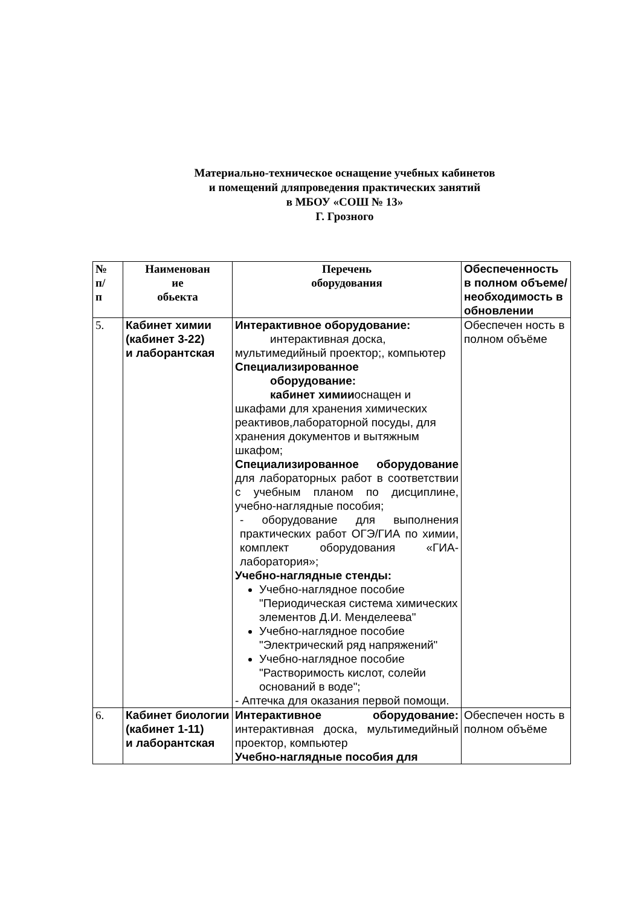Материально-техническое оснащение учебных кабинетов
и помещений дляпроведения практических занятий
в МБОУ «СОШ № 13»
Г. Грозного
| № п/ п | Наименован ие обьекта | Перечень оборудования | Обеспеченность в полном объеме/ необходимость в обновлении |
| --- | --- | --- | --- |
| 5. | Кабинет химии (кабинет 3-22) и лаборантская | Интерактивное оборудование: интерактивная доска, мультимедийный проектор;, компьютер Специализированное оборудование: кабинет химии оснащен и шкафами для хранения химических реактивов,лабораторной посуды, для хранения документов и вытяжным шкафом; Специализированное оборудование для лабораторных работ в соответствии с учебным планом по дисциплине, учебно-наглядные пособия; - оборудование для выполнения практических работ ОГЭ/ГИА по химии, комплект оборудования «ГИА- лаборатория»; Учебно-наглядные стенды: Учебно-наглядное пособие "Периодическая система химических элементов Д.И. Менделеева" Учебно-наглядное пособие "Электрический ряд напряжений" Учебно-наглядное пособие "Растворимость кислот, солейи оснований в воде"; - Аптечка для оказания первой помощи. | Обеспечен ность в полном объёме |
| 6. | Кабинет биологии (кабинет 1-11) и лаборантская | Интерактивное оборудование: интерактивная доска, мультимедийный проектор, компьютер Учебно-наглядные пособия для | Обеспечен ность в полном объёме |